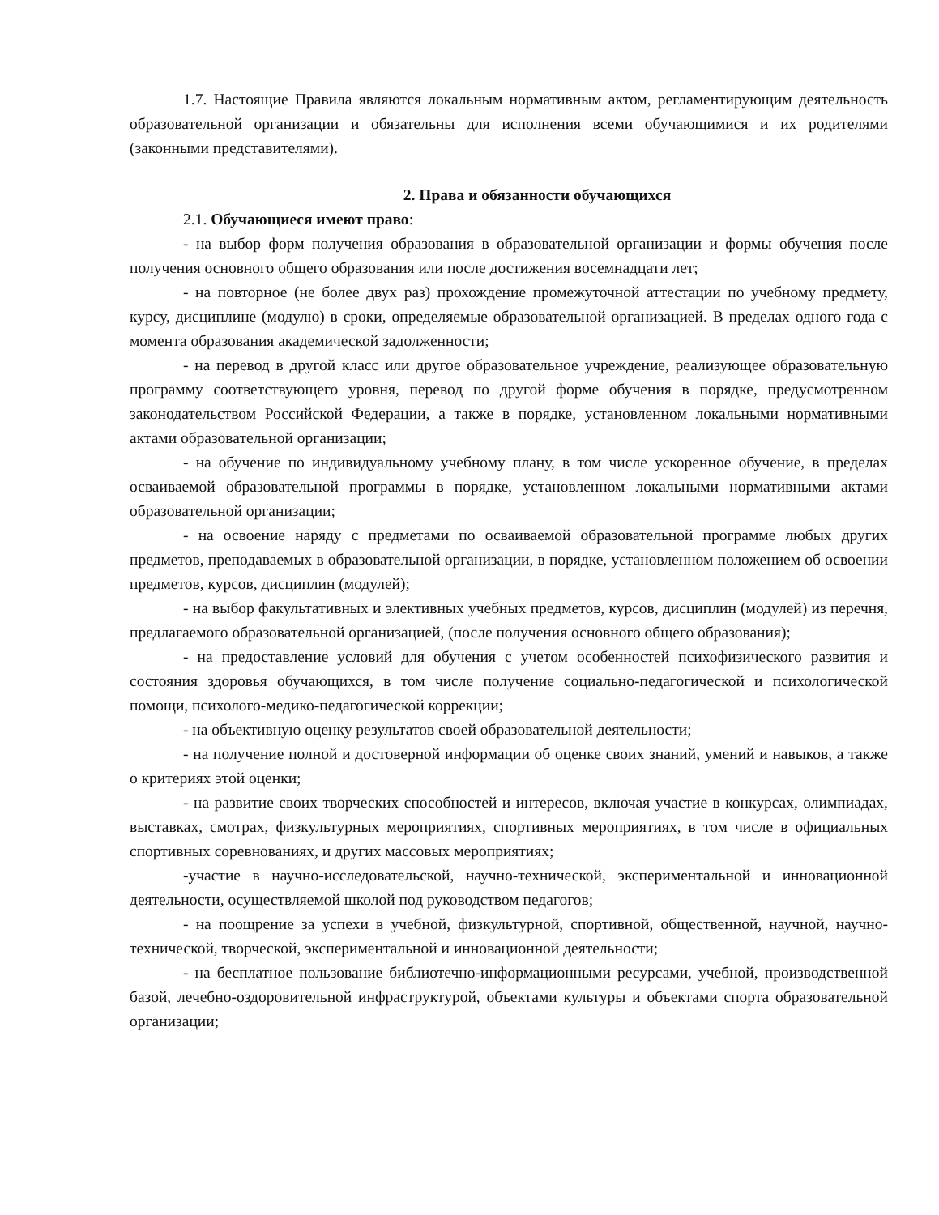1.7. Настоящие Правила являются локальным нормативным актом, регламентирующим деятельность образовательной организации и обязательны для исполнения всеми обучающимися и их родителями (законными представителями).
2. Права и обязанности обучающихся
2.1. Обучающиеся имеют право:
- на выбор форм получения образования в образовательной организации и формы обучения после получения основного общего образования или после достижения восемнадцати лет;
- на повторное (не более двух раз) прохождение промежуточной аттестации по учебному предмету, курсу, дисциплине (модулю) в сроки, определяемые образовательной организацией. В пределах одного года с момента образования академической задолженности;
- на перевод в другой класс или другое образовательное учреждение, реализующее образовательную программу соответствующего уровня, перевод по другой форме обучения в порядке, предусмотренном законодательством Российской Федерации, а также в порядке, установленном локальными нормативными актами образовательной организации;
- на обучение по индивидуальному учебному плану, в том числе ускоренное обучение, в пределах осваиваемой образовательной программы в порядке, установленном локальными нормативными актами образовательной организации;
- на освоение наряду с предметами по осваиваемой образовательной программе любых других предметов, преподаваемых в образовательной организации, в порядке, установленном положением об освоении предметов, курсов, дисциплин (модулей);
- на выбор факультативных и элективных учебных предметов, курсов, дисциплин (модулей) из перечня, предлагаемого образовательной организацией, (после получения основного общего образования);
- на предоставление условий для обучения с учетом особенностей психофизического развития и состояния здоровья обучающихся, в том числе получение социально-педагогической и психологической помощи, психолого-медико-педагогической коррекции;
- на объективную оценку результатов своей образовательной деятельности;
- на получение полной и достоверной информации об оценке своих знаний, умений и навыков, а также о критериях этой оценки;
- на развитие своих творческих способностей и интересов, включая участие в конкурсах, олимпиадах, выставках, смотрах, физкультурных мероприятиях, спортивных мероприятиях, в том числе в официальных спортивных соревнованиях, и других массовых мероприятиях;
-участие в научно-исследовательской, научно-технической, экспериментальной и инновационной деятельности, осуществляемой школой под руководством педагогов;
- на поощрение за успехи в учебной, физкультурной, спортивной, общественной, научной, научно-технической, творческой, экспериментальной и инновационной деятельности;
- на бесплатное пользование библиотечно-информационными ресурсами, учебной, производственной базой, лечебно-оздоровительной инфраструктурой, объектами культуры и объектами спорта образовательной организации;